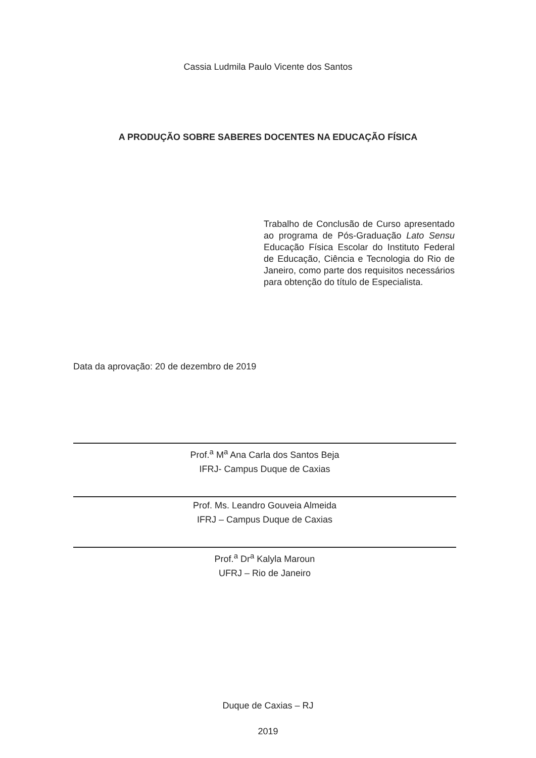Cassia Ludmila Paulo Vicente dos Santos
A PRODUÇÃO SOBRE SABERES DOCENTES NA EDUCAÇÃO FÍSICA
Trabalho de Conclusão de Curso apresentado ao programa de Pós-Graduação Lato Sensu Educação Física Escolar do Instituto Federal de Educação, Ciência e Tecnologia do Rio de Janeiro, como parte dos requisitos necessários para obtenção do título de Especialista.
Data da aprovação: 20 de dezembro de 2019
Prof.<sup>a</sup> M<sup>a</sup> Ana Carla dos Santos Beja
IFRJ- Campus Duque de Caxias
Prof. Ms. Leandro Gouveia Almeida
IFRJ – Campus Duque de Caxias
Prof.<sup>a</sup> Dr<sup>a</sup> Kalyla Maroun
UFRJ – Rio de Janeiro
Duque de Caxias – RJ
2019